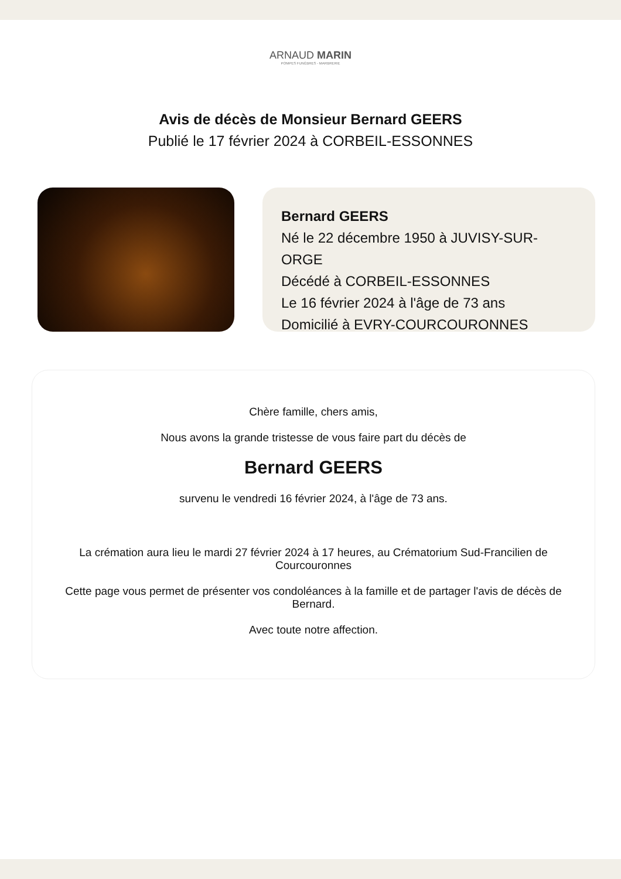ARNAUD MARIN
POMPES FUNÈBRES - MARBRERIE
Avis de décès de Monsieur Bernard GEERS
Publié le 17 février 2024 à CORBEIL-ESSONNES
Bernard GEERS
Né le 22 décembre 1950 à JUVISY-SUR-ORGE
Décédé à CORBEIL-ESSONNES
Le 16 février 2024 à l'âge de 73 ans
Domicilié à EVRY-COURCOURONNES
Chère famille, chers amis,
Nous avons la grande tristesse de vous faire part du décès de
Bernard GEERS
survenu le vendredi 16 février 2024, à l'âge de 73 ans.
La crémation aura lieu le mardi 27 février 2024 à 17 heures, au Crématorium Sud-Francilien de Courcouronnes
Cette page vous permet de présenter vos condoléances à la famille et de partager l'avis de décès de Bernard.
Avec toute notre affection.